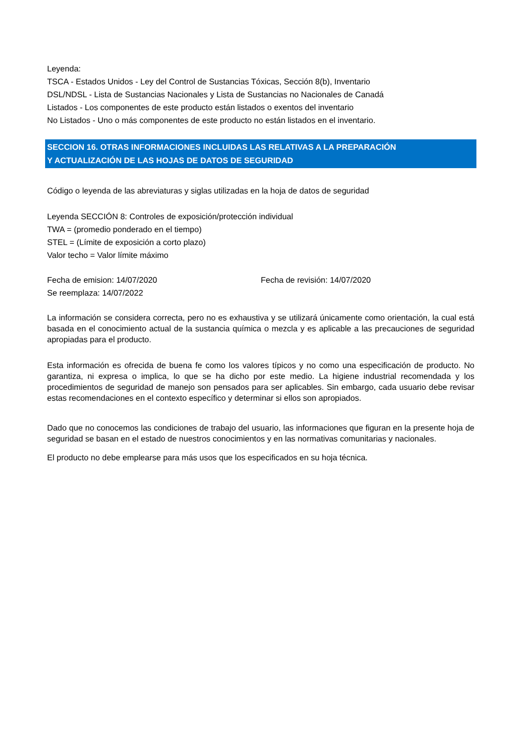Leyenda:
TSCA - Estados Unidos - Ley del Control de Sustancias Tóxicas, Sección 8(b), Inventario
DSL/NDSL - Lista de Sustancias Nacionales y Lista de Sustancias no Nacionales de Canadá
Listados - Los componentes de este producto están listados o exentos del inventario
No Listados - Uno o más componentes de este producto no están listados en el inventario.
SECCION 16. OTRAS INFORMACIONES INCLUIDAS LAS RELATIVAS A LA PREPARACIÓN
Y ACTUALIZACIÓN DE LAS HOJAS DE DATOS DE SEGURIDAD
Código o leyenda de las abreviaturas y siglas utilizadas en la hoja de datos de seguridad
Leyenda SECCIÓN 8: Controles de exposición/protección individual
TWA = (promedio ponderado en el tiempo)
STEL = (Límite de exposición a corto plazo)
Valor techo = Valor límite máximo
Fecha de emision: 14/07/2020 Fecha de revisión: 14/07/2020
Se reemplaza: 14/07/2022
La información se considera correcta, pero no es exhaustiva y se utilizará únicamente como orientación, la cual está basada en el conocimiento actual de la sustancia química o mezcla y es aplicable a las precauciones de seguridad apropiadas para el producto.
Esta información es ofrecida de buena fe como los valores típicos y no como una especificación de producto. No garantiza, ni expresa o implica, lo que se ha dicho por este medio. La higiene industrial recomendada y los procedimientos de seguridad de manejo son pensados para ser aplicables. Sin embargo, cada usuario debe revisar estas recomendaciones en el contexto específico y determinar si ellos son apropiados.
Dado que no conocemos las condiciones de trabajo del usuario, las informaciones que figuran en la presente hoja de seguridad se basan en el estado de nuestros conocimientos y en las normativas comunitarias y nacionales.
El producto no debe emplearse para más usos que los especificados en su hoja técnica.